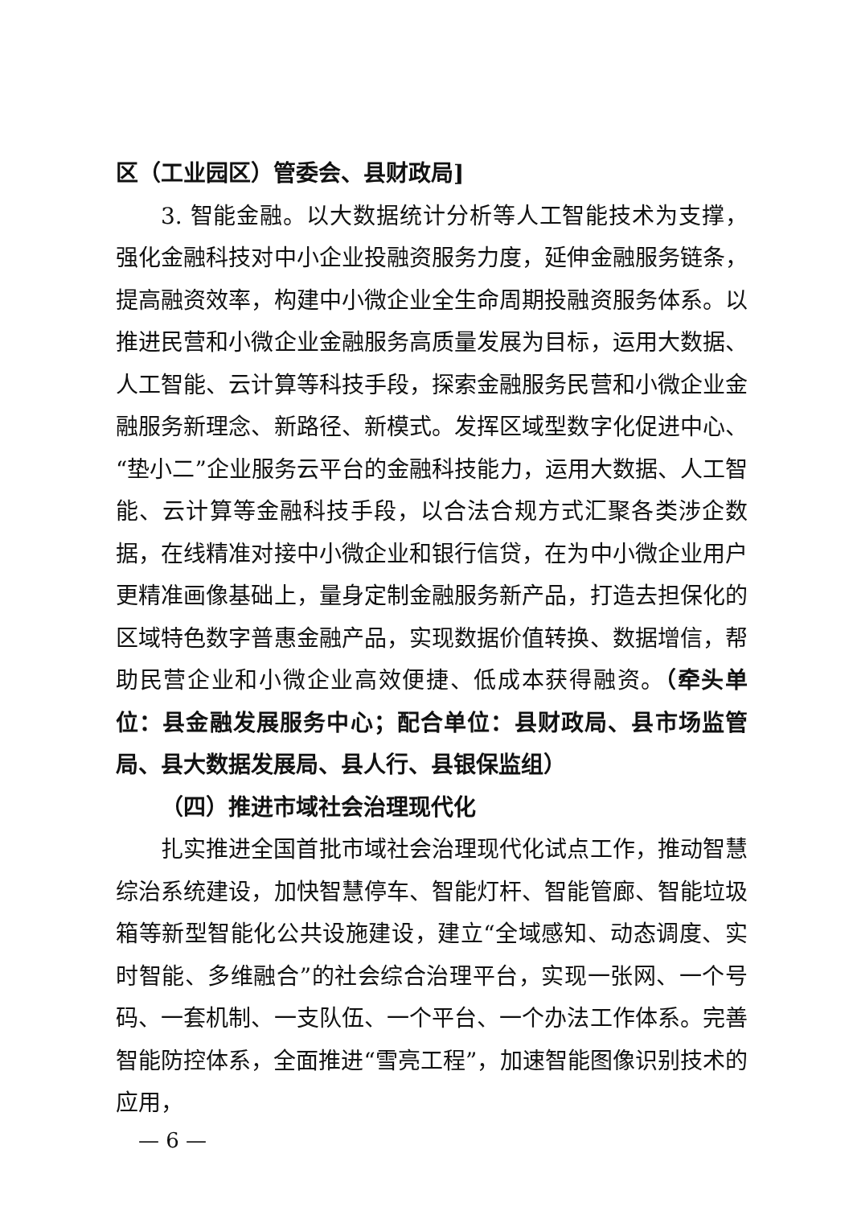区（工业园区）管委会、县财政局]
3. 智能金融。以大数据统计分析等人工智能技术为支撑，强化金融科技对中小企业投融资服务力度，延伸金融服务链条，提高融资效率，构建中小微企业全生命周期投融资服务体系。以推进民营和小微企业金融服务高质量发展为目标，运用大数据、人工智能、云计算等科技手段，探索金融服务民营和小微企业金融服务新理念、新路径、新模式。发挥区域型数字化促进中心、“垫小二”企业服务云平台的金融科技能力，运用大数据、人工智能、云计算等金融科技手段，以合法合规方式汇聚各类涉企数据，在线精准对接中小微企业和银行信贷，在为中小微企业用户更精准画像基础上，量身定制金融服务新产品，打造去担保化的区域特色数字普惠金融产品，实现数据价值转换、数据增信，帮助民营企业和小微企业高效便捷、低成本获得融资。（牵头单位：县金融发展服务中心；配合单位：县财政局、县市场监管局、县大数据发展局、县人行、县银保监组）
（四）推进市域社会治理现代化
扎实推进全国首批市域社会治理现代化试点工作，推动智慧综治系统建设，加快智慧停车、智能灯杆、智能管廊、智能垃圾箱等新型智能化公共设施建设，建立“全域感知、动态调度、实时智能、多维融合”的社会综合治理平台，实现一张网、一个号码、一套机制、一支队伍、一个平台、一个办法工作体系。完善智能防控体系，全面推进“雪亮工程”，加速智能图像识别技术的应用，
— 6 —